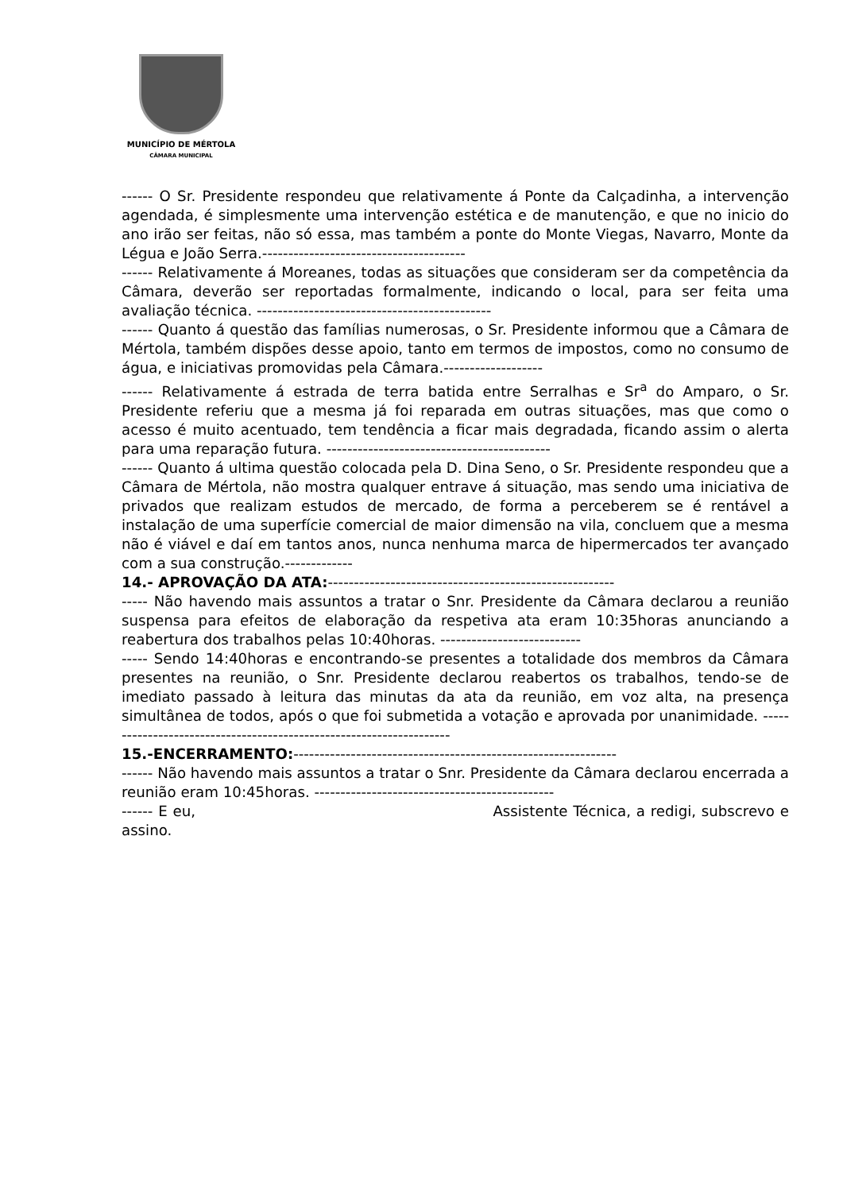MUNICÍPIO DE MÉRTOLA
CÂMARA MUNICIPAL
------ O Sr. Presidente respondeu que relativamente á Ponte da Calçadinha, a intervenção agendada, é simplesmente uma intervenção estética e de manutenção, e que no inicio do ano irão ser feitas, não só essa, mas também a ponte do Monte Viegas, Navarro, Monte da Légua e João Serra.---------------------------------------
------ Relativamente á Moreanes, todas as situações que consideram ser da competência da Câmara, deverão ser reportadas formalmente, indicando o local, para ser feita uma avaliação técnica. ---------------------------------------------
------ Quanto á questão das famílias numerosas, o Sr. Presidente informou que a Câmara de Mértola, também dispões desse apoio, tanto em termos de impostos, como no consumo de água, e iniciativas promovidas pela Câmara.-------------------
------ Relativamente á estrada de terra batida entre Serralhas e Sr<sup>a</sup> do Amparo, o Sr. Presidente referiu que a mesma já foi reparada em outras situações, mas que como o acesso é muito acentuado, tem tendência a ficar mais degradada, ficando assim o alerta para uma reparação futura. -------------------------------------------
------ Quanto á ultima questão colocada pela D. Dina Seno, o Sr. Presidente respondeu que a Câmara de Mértola, não mostra qualquer entrave á situação, mas sendo uma iniciativa de privados que realizam estudos de mercado, de forma a perceberem se é rentável a instalação de uma superfície comercial de maior dimensão na vila, concluem que a mesma não é viável e daí em tantos anos, nunca nenhuma marca de hipermercados ter avançado com a sua construção.-------------
14.- APROVAÇÃO DA ATA:-------------------------------------------------------
----- Não havendo mais assuntos a tratar o Snr. Presidente da Câmara declarou a reunião suspensa para efeitos de elaboração da respetiva ata eram 10:35horas anunciando a reabertura dos trabalhos pelas 10:40horas. ---------------------------
----- Sendo 14:40horas e encontrando-se presentes a totalidade dos membros da Câmara presentes na reunião, o Snr. Presidente declarou reabertos os trabalhos, tendo-se de imediato passado à leitura das minutas da ata da reunião, em voz alta, na presença simultânea de todos, após o que foi submetida a votação e aprovada por unanimidade. --------------------------------------------------------------------
15.-ENCERRAMENTO:--------------------------------------------------------------
------ Não havendo mais assuntos a tratar o Snr. Presidente da Câmara declarou encerrada a reunião eram 10:45horas. ----------------------------------------------
------ E eu, Assistente Técnica, a redigi, subscrevo e assino.